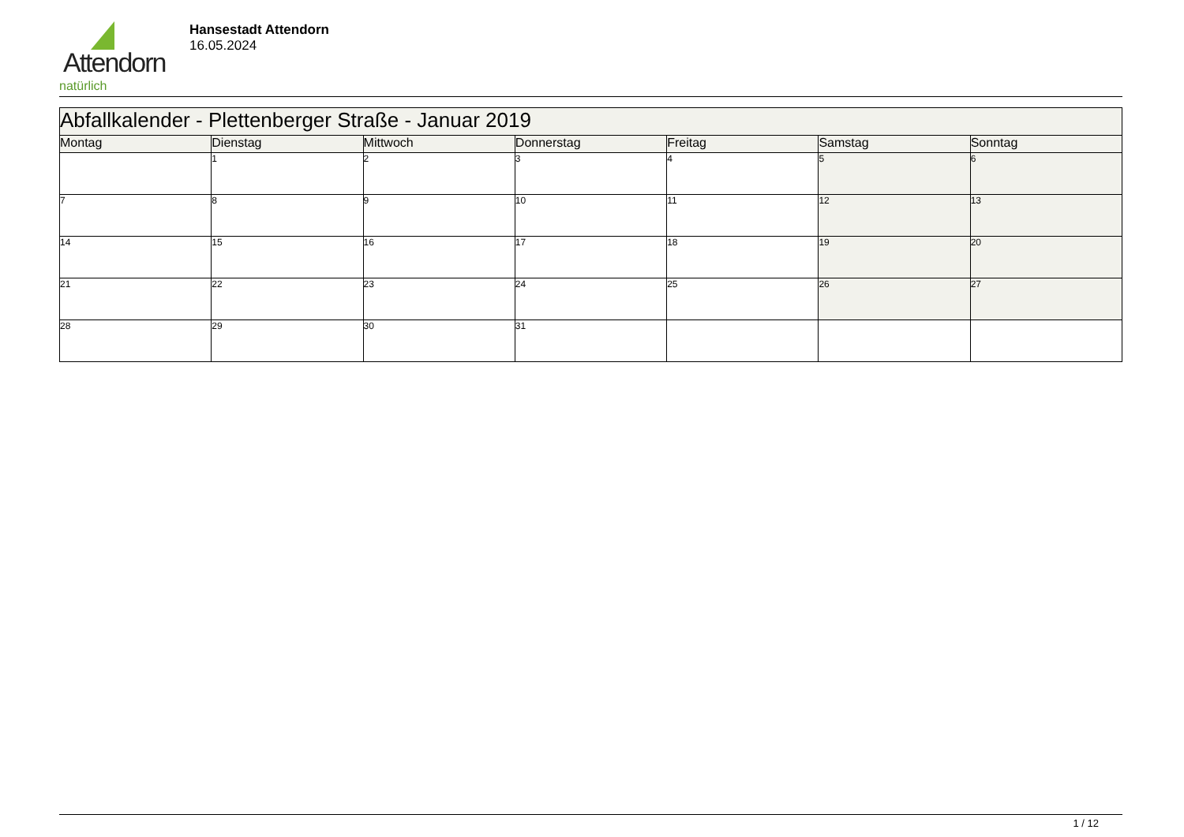Attendorn
natürlich
Hansestadt Attendorn
16.05.2024
| Abfallkalender - Plettenberger Straße - Januar 2019 | | | | | | |
| --- | --- | --- | --- | --- | --- | --- |
| Montag | Dienstag | Mittwoch | Donnerstag | Freitag | Samstag | Sonntag |
| | 1 | 2 | 3 | 4 | 5 | 6 |
| 7 | 8 | 9 | 10 | 11 | 12 | 13 |
| 14 | 15 | 16 | 17 | 18 | 19 | 20 |
| 21 | 22 | 23 | 24 | 25 | 26 | 27 |
| 28 | 29 | 30 | 31 | | | |
1 / 12